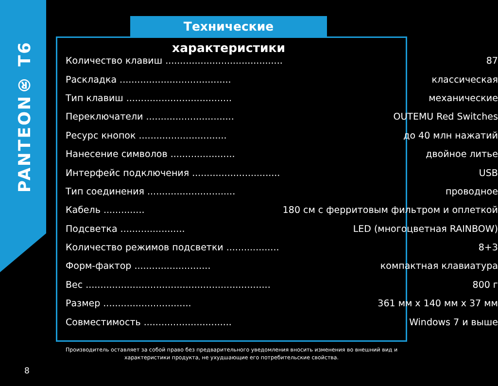PANTEON® T6
Технические характеристики
| Количество клавиш ........................................ | 87 |
| Раскладка ...................................... | классическая |
| Тип клавиш .................................... | механические |
| Переключатели .............................. | OUTEMU Red Switches |
| Ресурс кнопок .............................. | до 40 млн нажатий |
| Нанесение символов ...................... | двойное литье |
| Интерфейс подключения .............................. | USB |
| Тип соединения .............................. | проводное |
| Кабель .............. | 180 см с ферритовым фильтром и оплеткой |
| Подсветка ...................... | LED (многоцветная RAINBOW) |
| Количество режимов подсветки .................. | 8+3 |
| Форм-фактор .......................... | компактная клавиатура |
| Вес ............................................................... | 800 г |
| Размер .............................. | 361 мм x 140 мм x 37 мм |
| Совместимость .............................. | Windows 7 и выше |
Производитель оставляет за собой право без предварительного уведомления вносить изменения во внешний вид и
характеристики продукта, не ухудшающие его потребительские свойства.
8